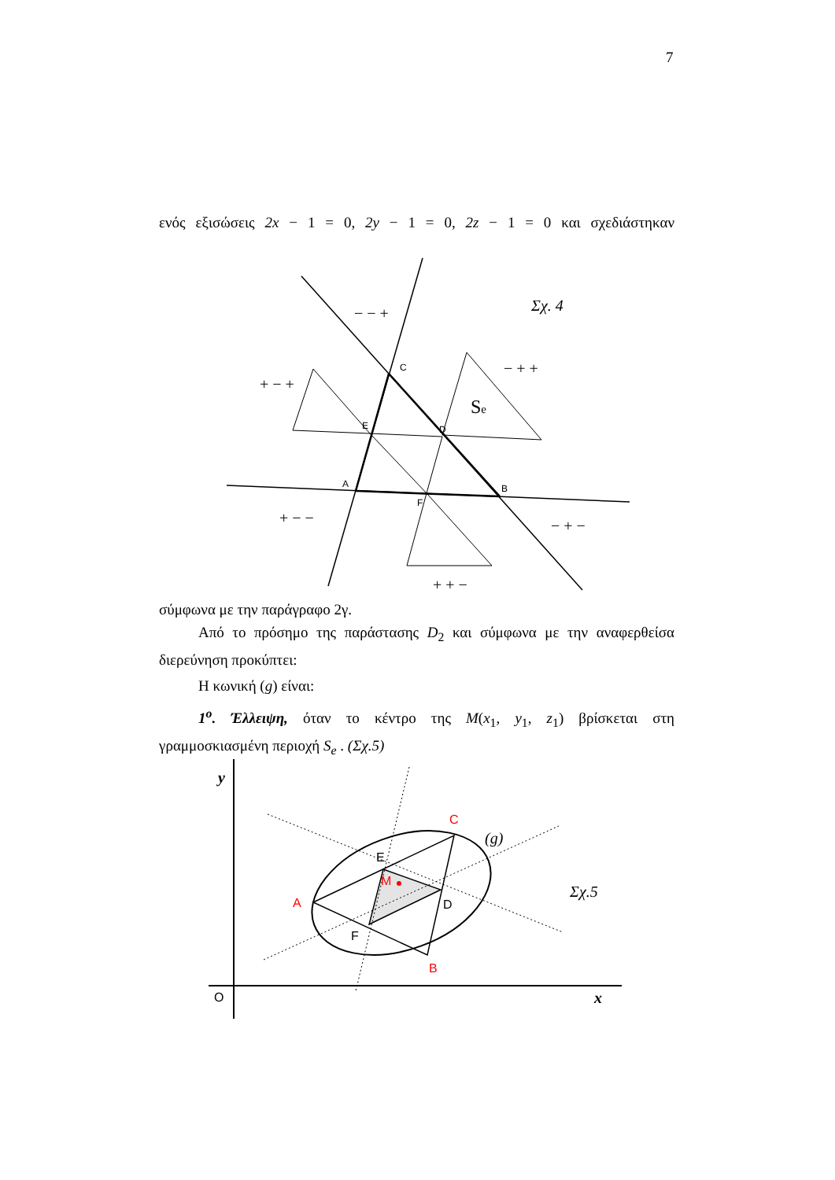7
ενός εξισώσεις 2x − 1 = 0, 2y − 1 = 0, 2z − 1 = 0 και σχεδιάστηκαν
C
E
D
A
B
F
− − +
− + +
+ − +
+ − −
− + −
+ + −
Se
Σχ. 4
σύμφωνα με την παράγραφο 2γ.
Από το πρόσημο της παράστασης D<sub>2</sub> και σύμφωνα με την αναφερθείσα διερεύνηση προκύπτει:
Η κωνική (g) είναι:
1<sup>ο</sup>. Έλλειψη, όταν το κέντρο της M(x<sub>1</sub>, y<sub>1</sub>, z<sub>1</sub>) βρίσκεται στη γραμμοσκιασμένη περιοχή S<sub>e</sub> . (Σχ.5)
A
C
B
M
E
D
F
O
y
x
(g)
Σχ.5